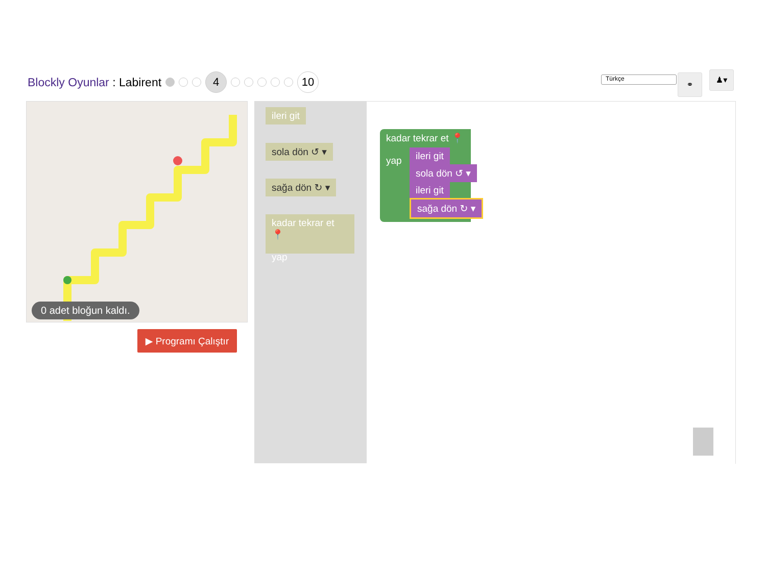Blockly Oyunlar : Labirent 4 10
Türkçe ⚭ ♟▾
0 adet bloğun kaldı.
▶ Programı Çalıştır
ileri git
sola dön ↺ ▾
sağa dön ↻ ▾
kadar tekrar et 📍
yap
kadar tekrar et 📍
yap
ileri git
sola dön ↺ ▾
ileri git
sağa dön ↻ ▾